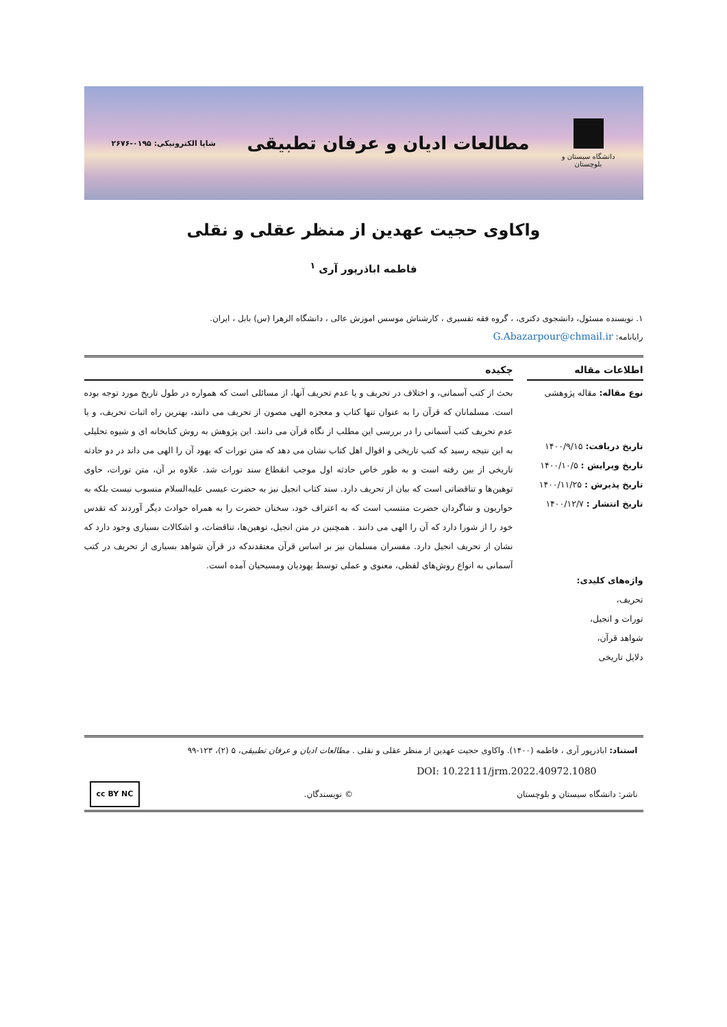دانشگاه سیستان و بلوچستان
مطالعات ادیان و عرفان تطبیقی
شاپا الکترونیکی: ۰۱۹۵-۲۶۷۶
واکاوی حجیت عهدین از منظر عقلی و نقلی
فاطمه اباذرپور آری <sup>۱</sup>
۱. نویسنده مسئول، دانشجوی دکتری، ، گروه فقه تفسیری ، کارشناش موسس اموزش عالی ، دانشگاه الزهرا (س) بابل ، ایران.
رایانامه: G.Abazarpour@chmail.ir
اطلاعات مقاله
نوع مقاله: مقاله پژوهشی
تاریخ دریافت: ۱۴۰۰/۹/۱۵
تاریخ ویرایش : ۱۴۰۰/۱۰/۵
تاریخ پذیرش : ۱۴۰۰/۱۱/۲۵
تاریخ انتشار : ۱۴۰۰/۱۲/۷
واژه‌های کلیدی:
تحریف،
تورات و انجیل،
شواهد قرآن،
دلایل تاریخی
چکیده
بحث از کتب آسمانی، و اختلاف در تحریف و یا عدم تحریف آنها، از مسائلی است که همواره در طول تاریخ مورد توجه بوده است. مسلمانان که قرآن را به عنوان تنها کتاب و معجزه الهی مصون از تحریف می دانند، بهترین راه اثبات تحریف، و یا عدم تحریف کتب آسمانی را در بررسی این مطلب از نگاه قرآن می دانند. این پژوهش به روش کتابخانه ای و شیوه تحلیلی به این نتیجه رسید که کتب تاریخی و اقوال اهل کتاب نشان می دهد که متن تورات که یهود آن را الهی می داند در دو حادثه تاریخی از بین رفته است و به طور خاص حادثه اول موجب انقطاع سند تورات شد. علاوه بر آن، متن تورات، حاوی توهین‌ها و تناقضاتی است که بیان از تحریف دارد. سند کتاب انجیل نیز به حضرت عیسی علیه‌السلام منسوب نیست بلکه به حواریون و شاگردان حضرت منتسب است که به اعتراف خود، سخنان حضرت را به همراه حوادث دیگر آوردند که تقدس خود را از شورا دارد که آن را الهی می دانند . همچنین در متن انجیل، توهین‌ها، تناقضات، و اشکالات بسیاری وجود دارد که نشان از تحریف انجیل دارد. مفسران مسلمان نیز بر اساس قرآن معتقدندکه در قرآن شواهد بسیاری از تحریف در کتب آسمانی به انواع روش‌های لفظی، معنوی و عملی توسط یهودیان ومسیحیان آمده است.
استناد: اباذرپور آری ، فاطمه (۱۴۰۰). واکاوی حجیت عهدین از منظر عقلی و نقلی . مطالعات ادیان و عرفان تطبیقی، ۵ (۲)، ۱۲۳-۹۹
DOI: 10.22111/jrm.2022.40972.1080
ناشر: دانشگاه سیستان و بلوچستان © نویسندگان. cc BY NC